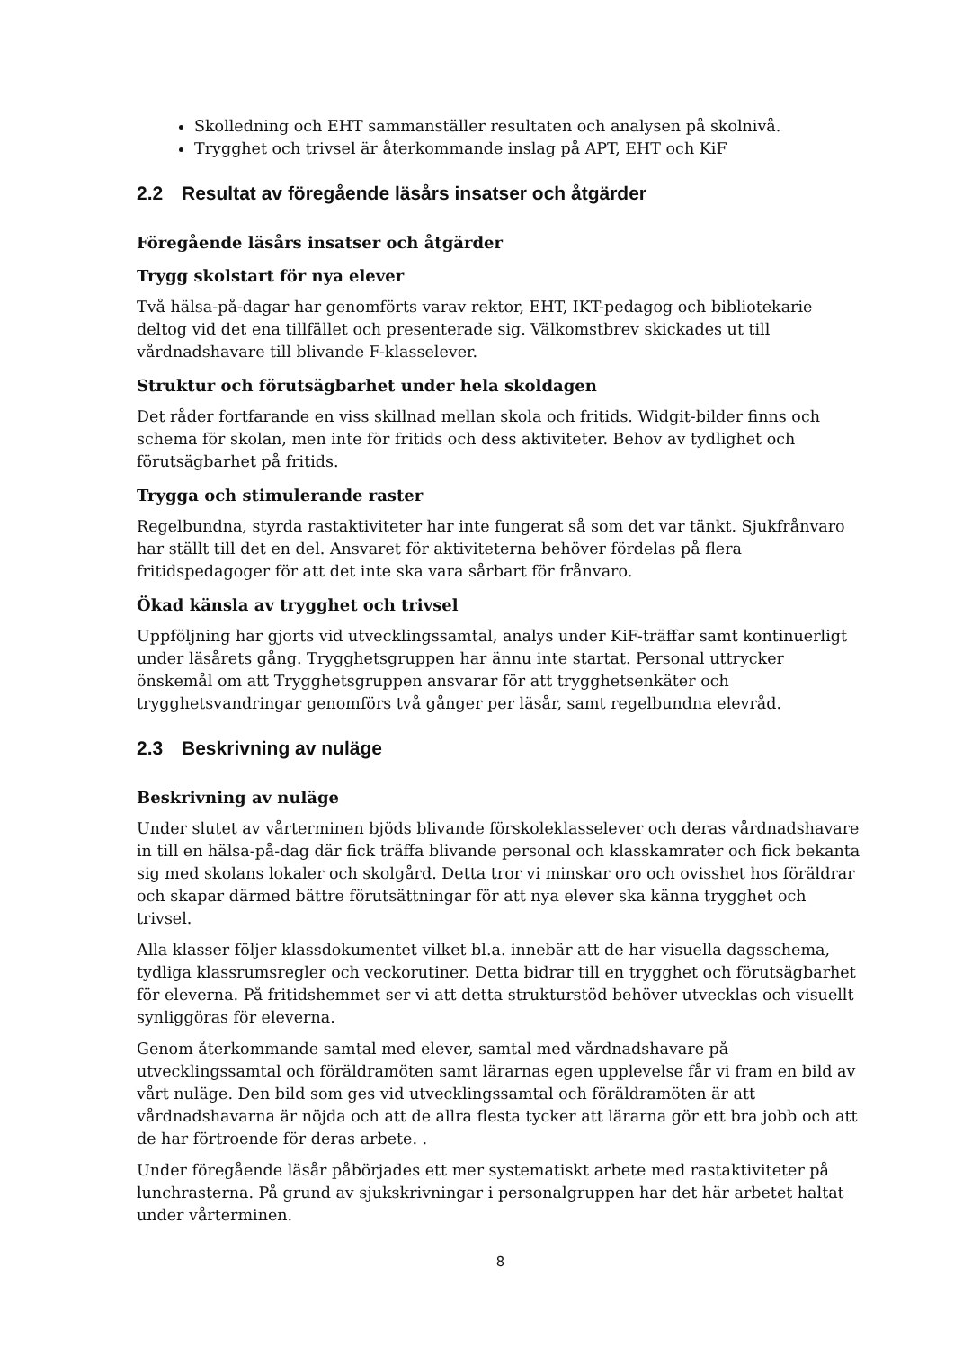Skolledning och EHT sammanställer resultaten och analysen på skolnivå.
Trygghet och trivsel är återkommande inslag på APT, EHT och KiF
2.2 Resultat av föregående läsårs insatser och åtgärder
Föregående läsårs insatser och åtgärder
Trygg skolstart för nya elever
Två hälsa-på-dagar har genomförts varav rektor, EHT, IKT-pedagog och bibliotekarie deltog vid det ena tillfället och presenterade sig. Välkomstbrev skickades ut till vårdnadshavare till blivande F-klasselever.
Struktur och förutsägbarhet under hela skoldagen
Det råder fortfarande en viss skillnad mellan skola och fritids. Widgit-bilder finns och schema för skolan, men inte för fritids och dess aktiviteter. Behov av tydlighet och förutsägbarhet på fritids.
Trygga och stimulerande raster
Regelbundna, styrda rastaktiviteter har inte fungerat så som det var tänkt. Sjukfrånvaro har ställt till det en del. Ansvaret för aktiviteterna behöver fördelas på flera fritidspedagoger för att det inte ska vara sårbart för frånvaro.
Ökad känsla av trygghet och trivsel
Uppföljning har gjorts vid utvecklingssamtal, analys under KiF-träffar samt kontinuerligt under läsårets gång. Trygghetsgruppen har ännu inte startat. Personal uttrycker önskemål om att Trygghetsgruppen ansvarar för att trygghetsenkäter och trygghetsvandringar genomförs två gånger per läsår, samt regelbundna elevråd.
2.3 Beskrivning av nuläge
Beskrivning av nuläge
Under slutet av vårterminen bjöds blivande förskoleklasselever och deras vårdnadshavare in till en hälsa-på-dag där fick träffa blivande personal och klasskamrater och fick bekanta sig med skolans lokaler och skolgård. Detta tror vi minskar oro och ovisshet hos föräldrar och skapar därmed bättre förutsättningar för att nya elever ska känna trygghet och trivsel.
Alla klasser följer klassdokumentet vilket bl.a. innebär att de har visuella dagsschema, tydliga klassrumsregler och veckorutiner. Detta bidrar till en trygghet och förutsägbarhet för eleverna. På fritidshemmet ser vi att detta strukturstöd behöver utvecklas och visuellt synliggöras för eleverna.
Genom återkommande samtal med elever, samtal med vårdnadshavare på utvecklingssamtal och föräldramöten samt lärarnas egen upplevelse får vi fram en bild av vårt nuläge. Den bild som ges vid utvecklingssamtal och föräldramöten är att vårdnadshavarna är nöjda och att de allra flesta tycker att lärarna gör ett bra jobb och att de har förtroende för deras arbete. .
Under föregående läsår påbörjades ett mer systematiskt arbete med rastaktiviteter på lunchrasterna. På grund av sjukskrivningar i personalgruppen har det här arbetet haltat under vårterminen.
8